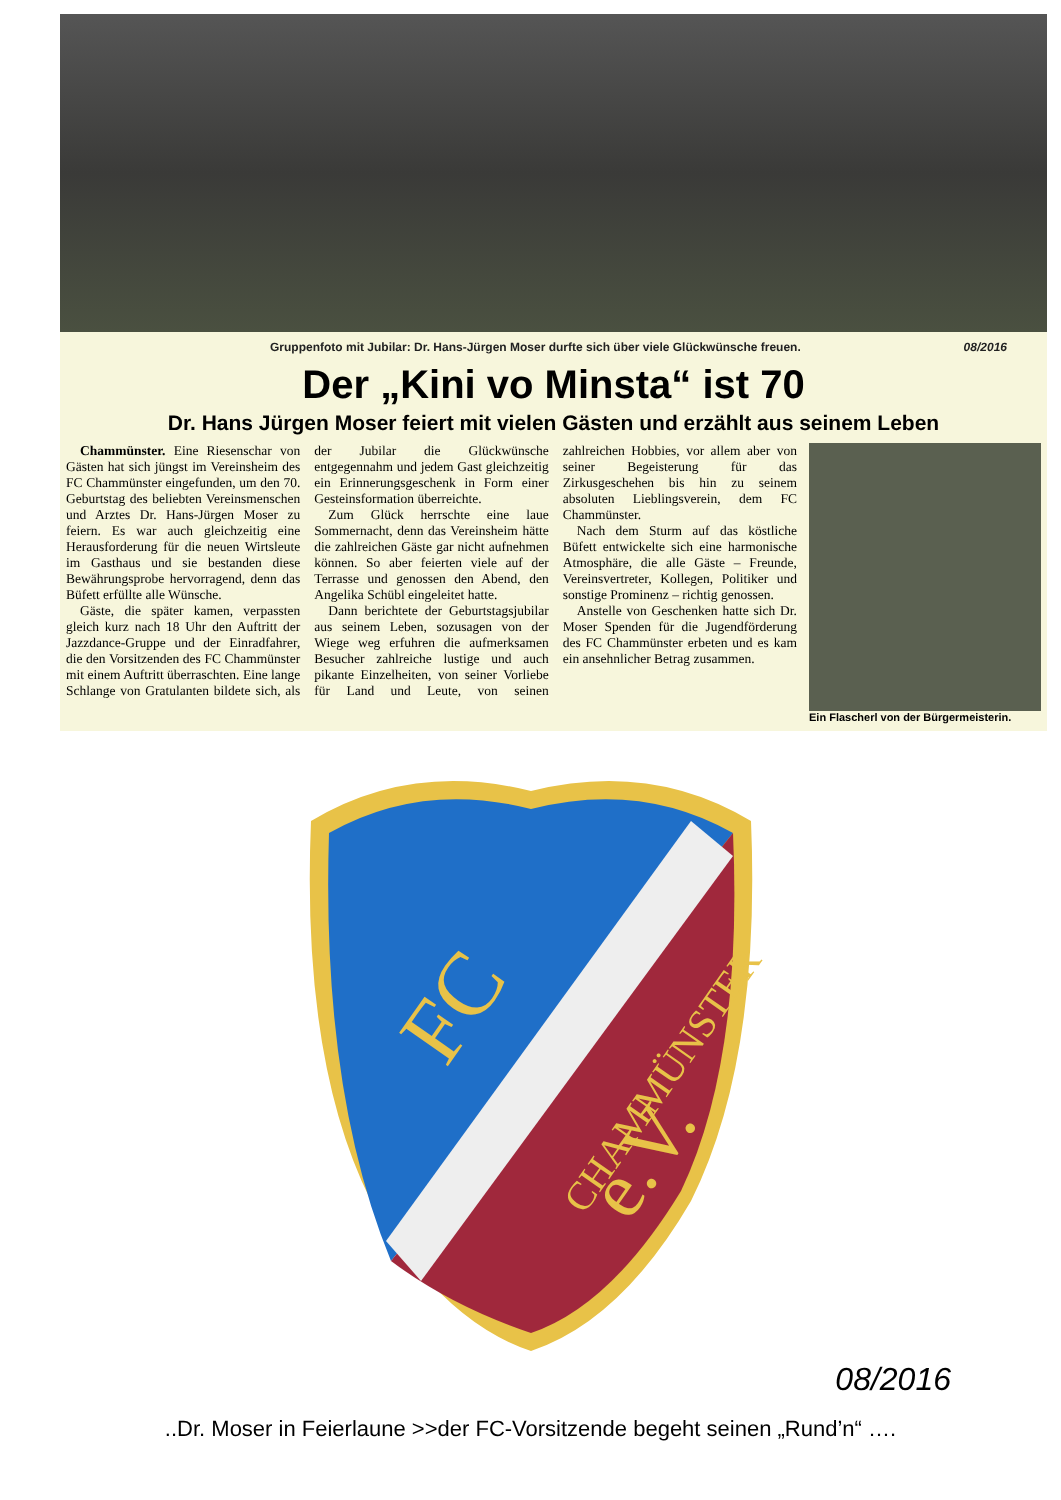Gruppenfoto mit Jubilar: Dr. Hans-Jürgen Moser durfte sich über viele Glückwünsche freuen. 08/2016
Der „Kini vo Minsta“ ist 70
Dr. Hans Jürgen Moser feiert mit vielen Gästen und erzählt aus seinem Leben
Chammünster. Eine Riesenschar von Gästen hat sich jüngst im Vereinsheim des FC Chammünster eingefunden, um den 70. Geburtstag des beliebten Vereinsmenschen und Arztes Dr. Hans-Jürgen Moser zu feiern. Es war auch gleichzeitig eine Herausforderung für die neuen Wirtsleute im Gasthaus und sie bestanden diese Bewährungsprobe hervorragend, denn das Büfett erfüllte alle Wünsche.
Gäste, die später kamen, verpassten gleich kurz nach 18 Uhr den Auftritt der Jazzdance-Gruppe und der Einradfahrer, die den Vorsitzenden des FC Chammünster mit einem Auftritt überraschten. Eine lange Schlange von Gratulanten bildete sich, als der Jubilar die Glückwünsche entgegennahm und jedem Gast gleichzeitig ein Erinnerungsgeschenk in Form einer Gesteinsformation überreichte.
Zum Glück herrschte eine laue Sommernacht, denn das Vereinsheim hätte die zahlreichen Gäste gar nicht aufnehmen können. So aber feierten viele auf der Terrasse und genossen den Abend, den Angelika Schübl eingeleitet hatte.
Dann berichtete der Geburtstagsjubilar aus seinem Leben, sozusagen von der Wiege weg erfuhren die aufmerksamen Besucher zahlreiche lustige und auch pikante Einzelheiten, von seiner Vorliebe für Land und Leute, von seinen zahlreichen Hobbies, vor allem aber von seiner Begeisterung für das Zirkusgeschehen bis hin zu seinem absoluten Lieblingsverein, dem FC Chammünster.
Nach dem Sturm auf das köstliche Büfett entwickelte sich eine harmonische Atmosphäre, die alle Gäste – Freunde, Vereinsvertreter, Kollegen, Politiker und sonstige Prominenz – richtig genossen.
Anstelle von Geschenken hatte sich Dr. Moser Spenden für die Jugendförderung des FC Chammünster erbeten und es kam ein ansehnlicher Betrag zusammen.
Ein Flascherl von der Bürgermeisterin.
FC
CHAMMÜNSTER
e.V.
08/2016
..Dr. Moser in Feierlaune >>der FC-Vorsitzende begeht seinen „Rund’n“ ….